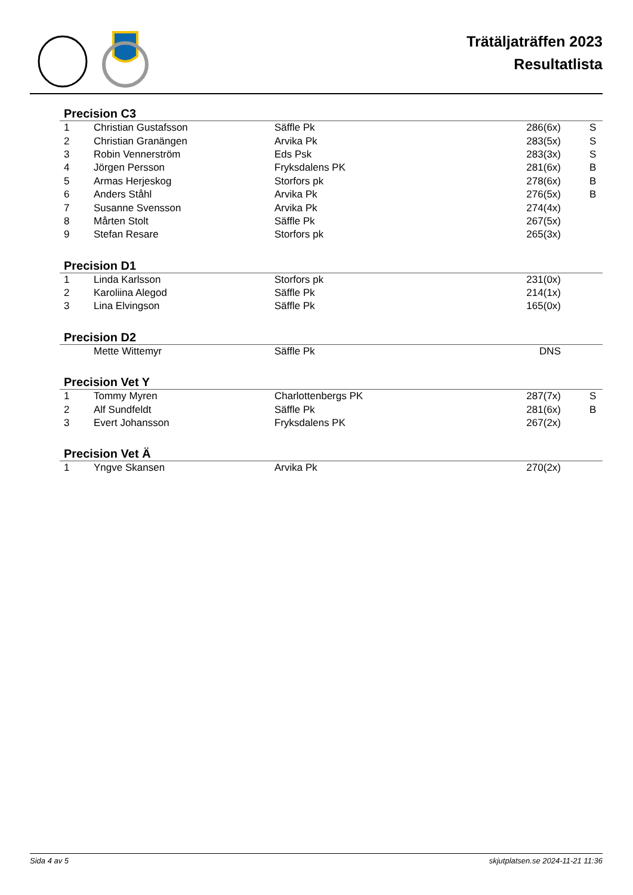Trätäljaträffen 2023
Resultatlista
Precision C3
| 1 | Christian Gustafsson | Säffle Pk | 286(6x) | S |
| 2 | Christian Granängen | Arvika Pk | 283(5x) | S |
| 3 | Robin Vennerström | Eds Psk | 283(3x) | S |
| 4 | Jörgen Persson | Fryksdalens PK | 281(6x) | B |
| 5 | Armas Herjeskog | Storfors pk | 278(6x) | B |
| 6 | Anders Ståhl | Arvika Pk | 276(5x) | B |
| 7 | Susanne Svensson | Arvika Pk | 274(4x) | |
| 8 | Mårten Stolt | Säffle Pk | 267(5x) | |
| 9 | Stefan Resare | Storfors pk | 265(3x) | |
Precision D1
| 1 | Linda Karlsson | Storfors pk | 231(0x) | |
| 2 | Karoliina Alegod | Säffle Pk | 214(1x) | |
| 3 | Lina Elvingson | Säffle Pk | 165(0x) | |
Precision D2
| | Mette Wittemyr | Säffle Pk | DNS | |
Precision Vet Y
| 1 | Tommy Myren | Charlottenbergs PK | 287(7x) | S |
| 2 | Alf Sundfeldt | Säffle Pk | 281(6x) | B |
| 3 | Evert Johansson | Fryksdalens PK | 267(2x) | |
Precision Vet Ä
| 1 | Yngve Skansen | Arvika Pk | 270(2x) | |
Sida 4 av 5 skjutplatsen.se 2024-11-21 11:36